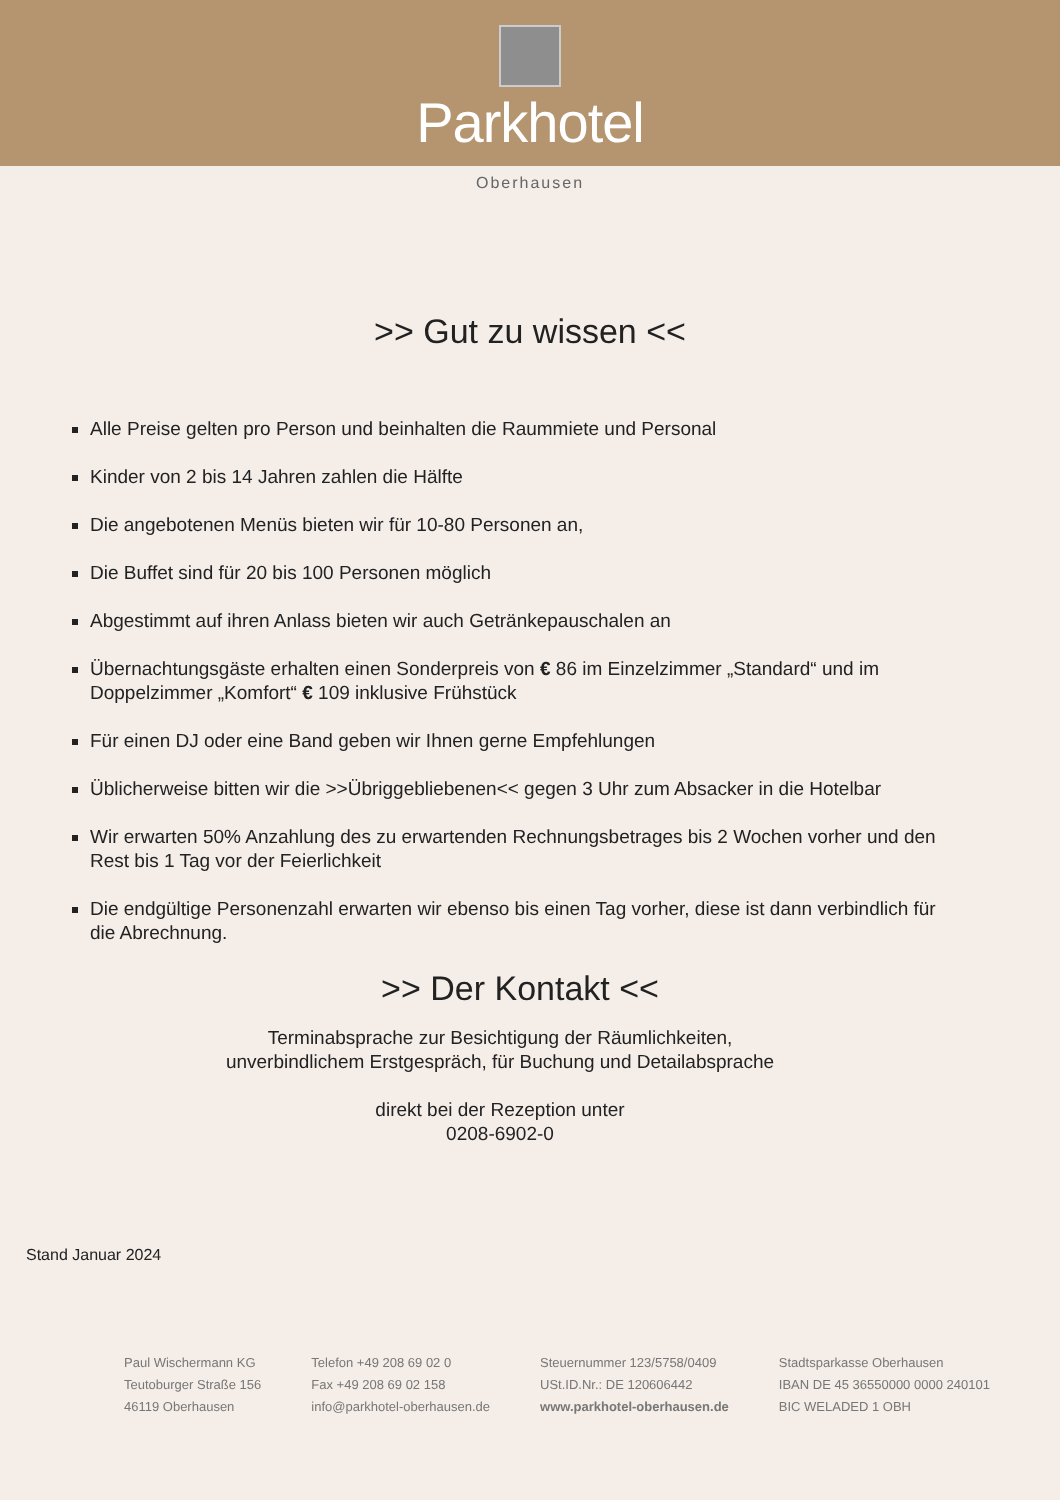Parkhotel
Oberhausen
>> Gut zu wissen <<
Alle Preise gelten pro Person und beinhalten die Raummiete und Personal
Kinder von 2 bis 14 Jahren zahlen die Hälfte
Die angebotenen Menüs bieten wir für 10-80 Personen an,
Die Buffet sind für 20 bis 100 Personen möglich
Abgestimmt auf ihren Anlass bieten wir auch Getränkepauschalen an
Übernachtungsgäste erhalten einen Sonderpreis von € 86 im Einzelzimmer „Standard“ und im Doppelzimmer „Komfort“ € 109 inklusive Frühstück
Für einen DJ oder eine Band geben wir Ihnen gerne Empfehlungen
Üblicherweise bitten wir die >>Übriggebliebenen<< gegen 3 Uhr zum Absacker in die Hotelbar
Wir erwarten 50% Anzahlung des zu erwartenden Rechnungsbetrages bis 2 Wochen vorher und den Rest bis 1 Tag vor der Feierlichkeit
Die endgültige Personenzahl erwarten wir ebenso bis einen Tag vorher, diese ist dann verbindlich für die Abrechnung.
>> Der Kontakt <<
Terminabsprache zur Besichtigung der Räumlichkeiten,
unverbindlichem Erstgespräch, für Buchung und Detailabsprache
direkt bei der Rezeption unter
0208-6902-0
Stand Januar 2024
Paul Wischermann KG
Teutoburger Straße 156
46119 Oberhausen
Telefon +49 208 69 02 0
Fax +49 208 69 02 158
info@parkhotel-oberhausen.de
Steuernummer 123/5758/0409
USt.ID.Nr.: DE 120606442
www.parkhotel-oberhausen.de
Stadtsparkasse Oberhausen
IBAN DE 45 36550000 0000 240101
BIC WELADED 1 OBH